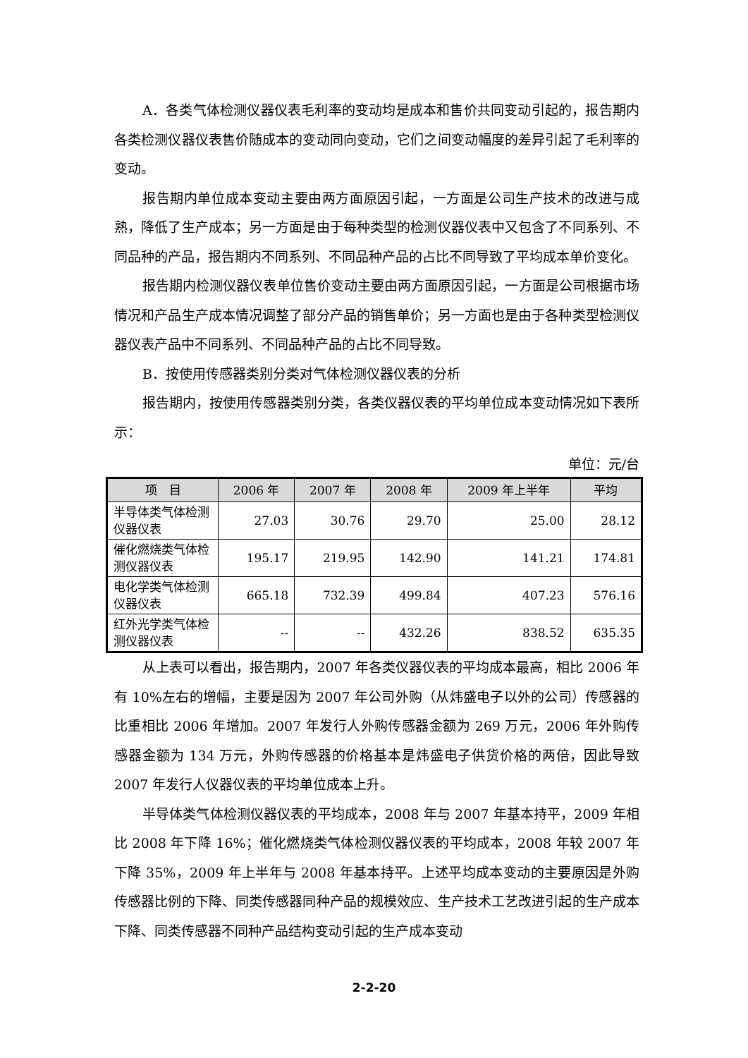A．各类气体检测仪器仪表毛利率的变动均是成本和售价共同变动引起的，报告期内各类检测仪器仪表售价随成本的变动同向变动，它们之间变动幅度的差异引起了毛利率的变动。
报告期内单位成本变动主要由两方面原因引起，一方面是公司生产技术的改进与成熟，降低了生产成本；另一方面是由于每种类型的检测仪器仪表中又包含了不同系列、不同品种的产品，报告期内不同系列、不同品种产品的占比不同导致了平均成本单价变化。
报告期内检测仪器仪表单位售价变动主要由两方面原因引起，一方面是公司根据市场情况和产品生产成本情况调整了部分产品的销售单价；另一方面也是由于各种类型检测仪器仪表产品中不同系列、不同品种产品的占比不同导致。
B．按使用传感器类别分类对气体检测仪器仪表的分析
报告期内，按使用传感器类别分类，各类仪器仪表的平均单位成本变动情况如下表所示：
单位：元/台
| 项 目 | 2006 年 | 2007 年 | 2008 年 | 2009 年上半年 | 平均 |
| --- | --- | --- | --- | --- | --- |
| 半导体类气体检测仪器仪表 | 27.03 | 30.76 | 29.70 | 25.00 | 28.12 |
| 催化燃烧类气体检测仪器仪表 | 195.17 | 219.95 | 142.90 | 141.21 | 174.81 |
| 电化学类气体检测仪器仪表 | 665.18 | 732.39 | 499.84 | 407.23 | 576.16 |
| 红外光学类气体检测仪器仪表 | -- | -- | 432.26 | 838.52 | 635.35 |
从上表可以看出，报告期内，2007 年各类仪器仪表的平均成本最高，相比 2006 年有 10%左右的增幅，主要是因为 2007 年公司外购（从炜盛电子以外的公司）传感器的比重相比 2006 年增加。2007 年发行人外购传感器金额为 269 万元，2006 年外购传感器金额为 134 万元，外购传感器的价格基本是炜盛电子供货价格的两倍，因此导致 2007 年发行人仪器仪表的平均单位成本上升。
半导体类气体检测仪器仪表的平均成本，2008 年与 2007 年基本持平，2009 年相比 2008 年下降 16%；催化燃烧类气体检测仪器仪表的平均成本，2008 年较 2007 年下降 35%，2009 年上半年与 2008 年基本持平。上述平均成本变动的主要原因是外购传感器比例的下降、同类传感器同种产品的规模效应、生产技术工艺改进引起的生产成本下降、同类传感器不同种产品结构变动引起的生产成本变动
2-2-20